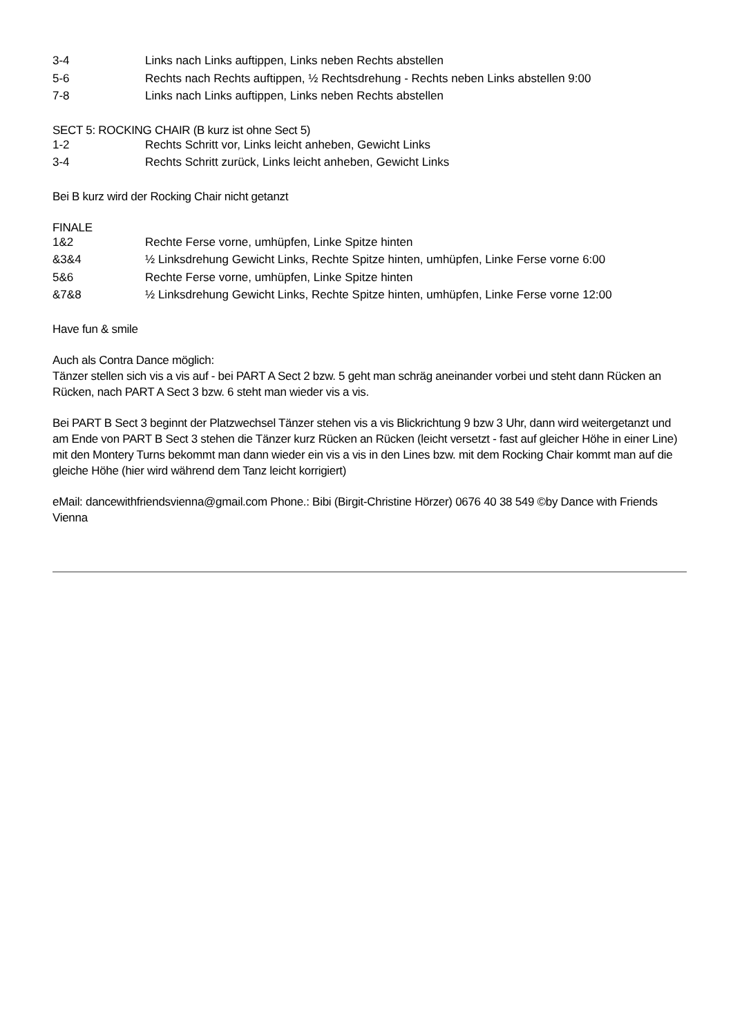| 3-4 | Links nach Links auftippen, Links neben Rechts abstellen |
| 5-6 | Rechts nach Rechts auftippen, ½ Rechtsdrehung - Rechts neben Links abstellen 9:00 |
| 7-8 | Links nach Links auftippen, Links neben Rechts abstellen |
SECT 5: ROCKING CHAIR (B kurz ist ohne Sect 5)
| 1-2 | Rechts Schritt vor, Links leicht anheben, Gewicht Links |
| 3-4 | Rechts Schritt zurück, Links leicht anheben, Gewicht Links |
Bei B kurz wird der Rocking Chair nicht getanzt
FINALE
| 1&2 | Rechte Ferse vorne, umhüpfen, Linke Spitze hinten |
| &3&4 | ½ Linksdrehung Gewicht Links, Rechte Spitze hinten, umhüpfen, Linke Ferse vorne 6:00 |
| 5&6 | Rechte Ferse vorne, umhüpfen, Linke Spitze hinten |
| &7&8 | ½ Linksdrehung Gewicht Links, Rechte Spitze hinten, umhüpfen, Linke Ferse vorne 12:00 |
Have fun & smile
Auch als Contra Dance möglich:
Tänzer stellen sich vis a vis auf - bei PART A Sect 2 bzw. 5 geht man schräg aneinander vorbei und steht dann Rücken an Rücken, nach PART A Sect 3 bzw. 6 steht man wieder vis a vis.
Bei PART B Sect 3 beginnt der Platzwechsel Tänzer stehen vis a vis Blickrichtung 9 bzw 3 Uhr, dann wird weitergetanzt und am Ende von PART B Sect 3 stehen die Tänzer kurz Rücken an Rücken (leicht versetzt - fast auf gleicher Höhe in einer Line) mit den Montery Turns bekommt man dann wieder ein vis a vis in den Lines bzw. mit dem Rocking Chair kommt man auf die gleiche Höhe (hier wird während dem Tanz leicht korrigiert)
eMail: dancewithfriendsvienna@gmail.com Phone.: Bibi (Birgit-Christine Hörzer) 0676 40 38 549 ©by Dance with Friends Vienna